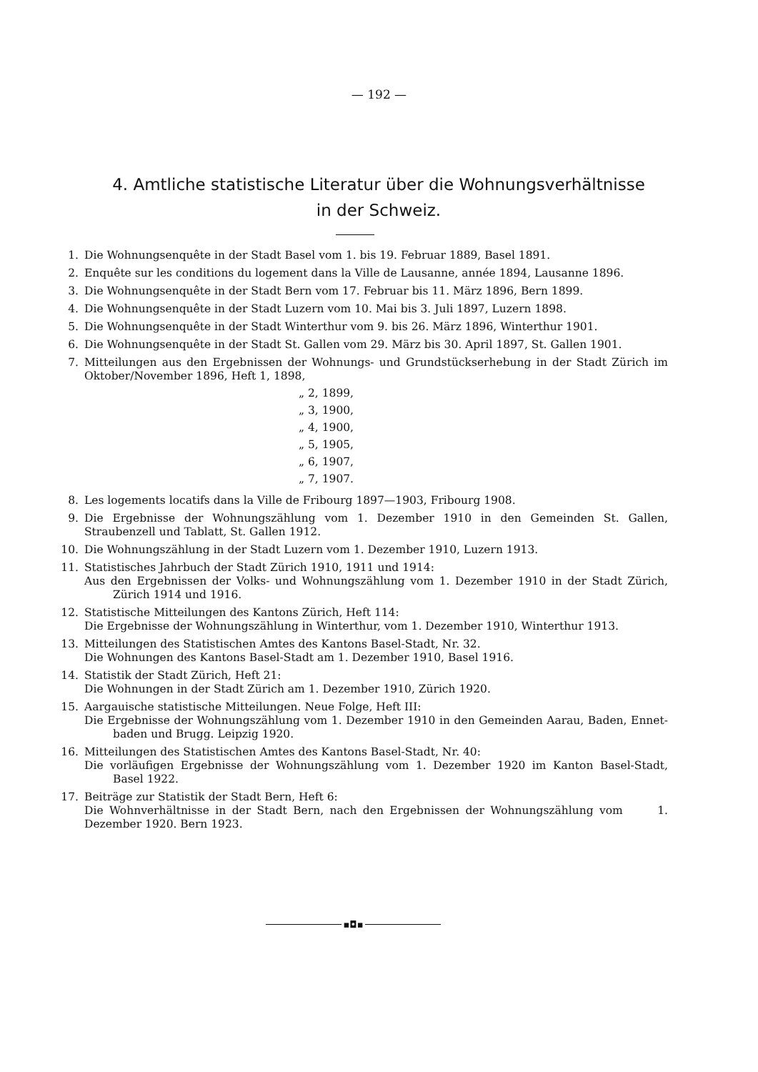— 192 —
4. Amtliche statistische Literatur über die Wohnungsverhältnisse
in der Schweiz.
1. Die Wohnungsenquête in der Stadt Basel vom 1. bis 19. Februar 1889, Basel 1891.
2. Enquête sur les conditions du logement dans la Ville de Lausanne, année 1894, Lausanne 1896.
3. Die Wohnungsenquête in der Stadt Bern vom 17. Februar bis 11. März 1896, Bern 1899.
4. Die Wohnungsenquête in der Stadt Luzern vom 10. Mai bis 3. Juli 1897, Luzern 1898.
5. Die Wohnungsenquête in der Stadt Winterthur vom 9. bis 26. März 1896, Winterthur 1901.
6. Die Wohnungsenquête in der Stadt St. Gallen vom 29. März bis 30. April 1897, St. Gallen 1901.
7. Mitteilungen aus den Ergebnissen der Wohnungs- und Grundstückserhebung in der Stadt Zürich im Oktober/November 1896, Heft 1, 1898,
„ 2, 1899,
„ 3, 1900,
„ 4, 1900,
„ 5, 1905,
„ 6, 1907,
„ 7, 1907.
8. Les logements locatifs dans la Ville de Fribourg 1897—1903, Fribourg 1908.
9. Die Ergebnisse der Wohnungszählung vom 1. Dezember 1910 in den Gemeinden St. Gallen, Straubenzell und Tablatt, St. Gallen 1912.
10. Die Wohnungszählung in der Stadt Luzern vom 1. Dezember 1910, Luzern 1913.
11. Statistisches Jahrbuch der Stadt Zürich 1910, 1911 und 1914:
Aus den Ergebnissen der Volks- und Wohnungszählung vom 1. Dezember 1910 in der Stadt Zürich, Zürich 1914 und 1916.
12. Statistische Mitteilungen des Kantons Zürich, Heft 114:
Die Ergebnisse der Wohnungszählung in Winterthur, vom 1. Dezember 1910, Winterthur 1913.
13. Mitteilungen des Statistischen Amtes des Kantons Basel-Stadt, Nr. 32.
Die Wohnungen des Kantons Basel-Stadt am 1. Dezember 1910, Basel 1916.
14. Statistik der Stadt Zürich, Heft 21:
Die Wohnungen in der Stadt Zürich am 1. Dezember 1910, Zürich 1920.
15. Aargauische statistische Mitteilungen. Neue Folge, Heft III:
Die Ergebnisse der Wohnungszählung vom 1. Dezember 1910 in den Gemeinden Aarau, Baden, Ennet- baden und Brugg. Leipzig 1920.
16. Mitteilungen des Statistischen Amtes des Kantons Basel-Stadt, Nr. 40:
Die vorläufigen Ergebnisse der Wohnungszählung vom 1. Dezember 1920 im Kanton Basel-Stadt, Basel 1922.
17. Beiträge zur Statistik der Stadt Bern, Heft 6:
Die Wohnverhältnisse in der Stadt Bern, nach den Ergebnissen der Wohnungszählung vom 1. Dezember 1920. Bern 1923.
▪◘▪